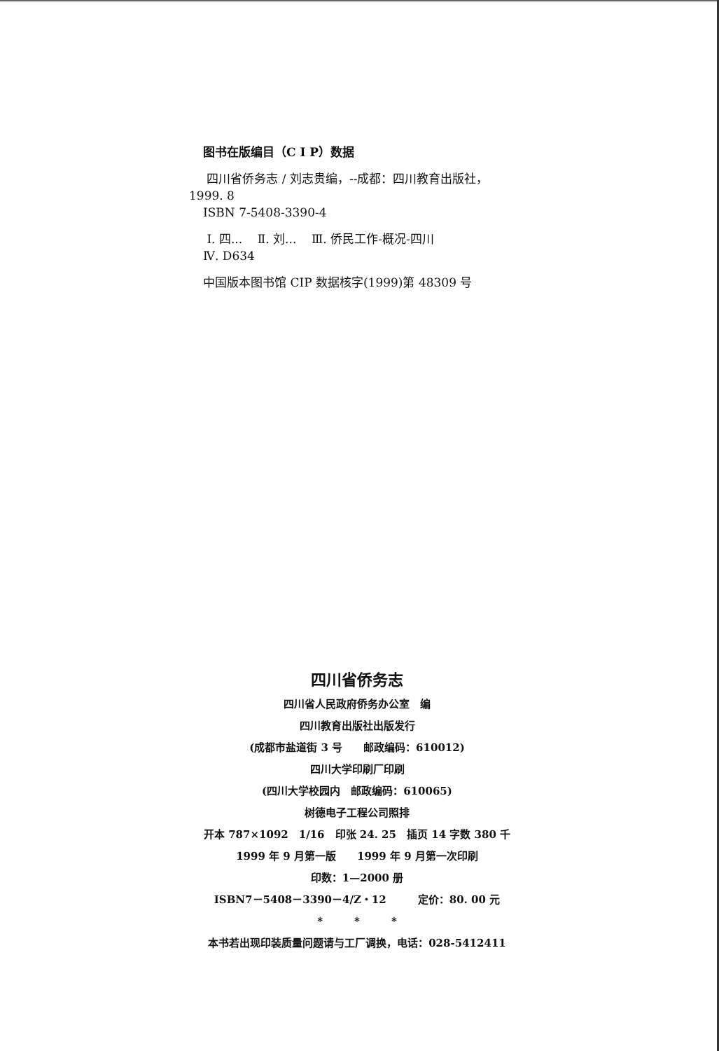图书在版编目（C I P）数据
四川省侨务志 / 刘志贵编，--成都：四川教育出版社，
1999. 8
ISBN 7-5408-3390-4
Ⅰ. 四... Ⅱ. 刘... Ⅲ. 侨民工作-概况-四川
Ⅳ. D634
中国版本图书馆 CIP 数据核字(1999)第 48309 号
四川省侨务志
四川省人民政府侨务办公室　编
四川教育出版社出版发行
(成都市盐道街 3 号　　邮政编码：610012)
四川大学印刷厂印刷
(四川大学校园内　邮政编码：610065)
树德电子工程公司照排
开本 787×1092　1/16　印张 24. 25　插页 14 字数 380 千
1999 年 9 月第一版　　1999 年 9 月第一次印刷
印数：1—2000 册
ISBN7－5408－3390－4/Z・12　　　定价：80. 00 元
*　　　*　　　*
本书若出现印装质量问题请与工厂调换，电话：028-5412411